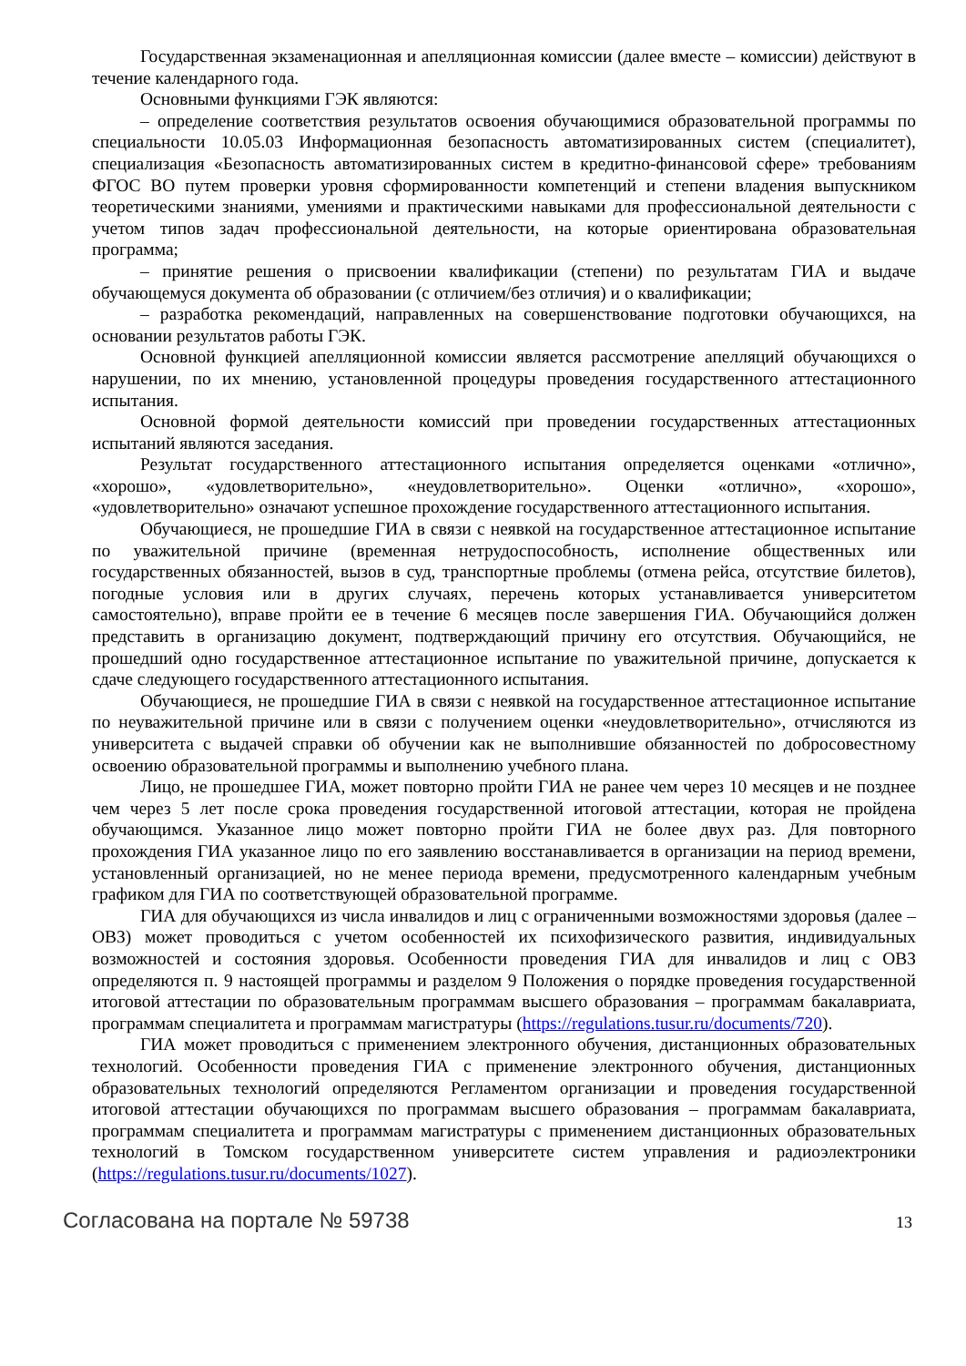Государственная экзаменационная и апелляционная комиссии (далее вместе – комиссии) действуют в течение календарного года.
Основными функциями ГЭК являются:
– определение соответствия результатов освоения обучающимися образовательной программы по специальности 10.05.03 Информационная безопасность автоматизированных систем (специалитет), специализация «Безопасность автоматизированных систем в кредитно-финансовой сфере» требованиям ФГОС ВО путем проверки уровня сформированности компетенций и степени владения выпускником теоретическими знаниями, умениями и практическими навыками для профессиональной деятельности с учетом типов задач профессиональной деятельности, на которые ориентирована образовательная программа;
– принятие решения о присвоении квалификации (степени) по результатам ГИА и выдаче обучающемуся документа об образовании (с отличием/без отличия) и о квалификации;
– разработка рекомендаций, направленных на совершенствование подготовки обучающихся, на основании результатов работы ГЭК.
Основной функцией апелляционной комиссии является рассмотрение апелляций обучающихся о нарушении, по их мнению, установленной процедуры проведения государственного аттестационного испытания.
Основной формой деятельности комиссий при проведении государственных аттестационных испытаний являются заседания.
Результат государственного аттестационного испытания определяется оценками «отлично», «хорошо», «удовлетворительно», «неудовлетворительно». Оценки «отлично», «хорошо», «удовлетворительно» означают успешное прохождение государственного аттестационного испытания.
Обучающиеся, не прошедшие ГИА в связи с неявкой на государственное аттестационное испытание по уважительной причине (временная нетрудоспособность, исполнение общественных или государственных обязанностей, вызов в суд, транспортные проблемы (отмена рейса, отсутствие билетов), погодные условия или в других случаях, перечень которых устанавливается университетом самостоятельно), вправе пройти ее в течение 6 месяцев после завершения ГИА. Обучающийся должен представить в организацию документ, подтверждающий причину его отсутствия. Обучающийся, не прошедший одно государственное аттестационное испытание по уважительной причине, допускается к сдаче следующего государственного аттестационного испытания.
Обучающиеся, не прошедшие ГИА в связи с неявкой на государственное аттестационное испытание по неуважительной причине или в связи с получением оценки «неудовлетворительно», отчисляются из университета с выдачей справки об обучении как не выполнившие обязанностей по добросовестному освоению образовательной программы и выполнению учебного плана.
Лицо, не прошедшее ГИА, может повторно пройти ГИА не ранее чем через 10 месяцев и не позднее чем через 5 лет после срока проведения государственной итоговой аттестации, которая не пройдена обучающимся. Указанное лицо может повторно пройти ГИА не более двух раз. Для повторного прохождения ГИА указанное лицо по его заявлению восстанавливается в организации на период времени, установленный организацией, но не менее периода времени, предусмотренного календарным учебным графиком для ГИА по соответствующей образовательной программе.
ГИА для обучающихся из числа инвалидов и лиц с ограниченными возможностями здоровья (далее – ОВЗ) может проводиться с учетом особенностей их психофизического развития, индивидуальных возможностей и состояния здоровья. Особенности проведения ГИА для инвалидов и лиц с ОВЗ определяются п. 9 настоящей программы и разделом 9 Положения о порядке проведения государственной итоговой аттестации по образовательным программам высшего образования – программам бакалавриата, программам специалитета и программам магистратуры (https://regulations.tusur.ru/documents/720).
ГИА может проводиться с применением электронного обучения, дистанционных образовательных технологий. Особенности проведения ГИА с применение электронного обучения, дистанционных образовательных технологий определяются Регламентом организации и проведения государственной итоговой аттестации обучающихся по программам высшего образования – программам бакалавриата, программам специалитета и программам магистратуры с применением дистанционных образовательных технологий в Томском государственном университете систем управления и радиоэлектроники (https://regulations.tusur.ru/documents/1027).
Согласована на портале № 59738 13